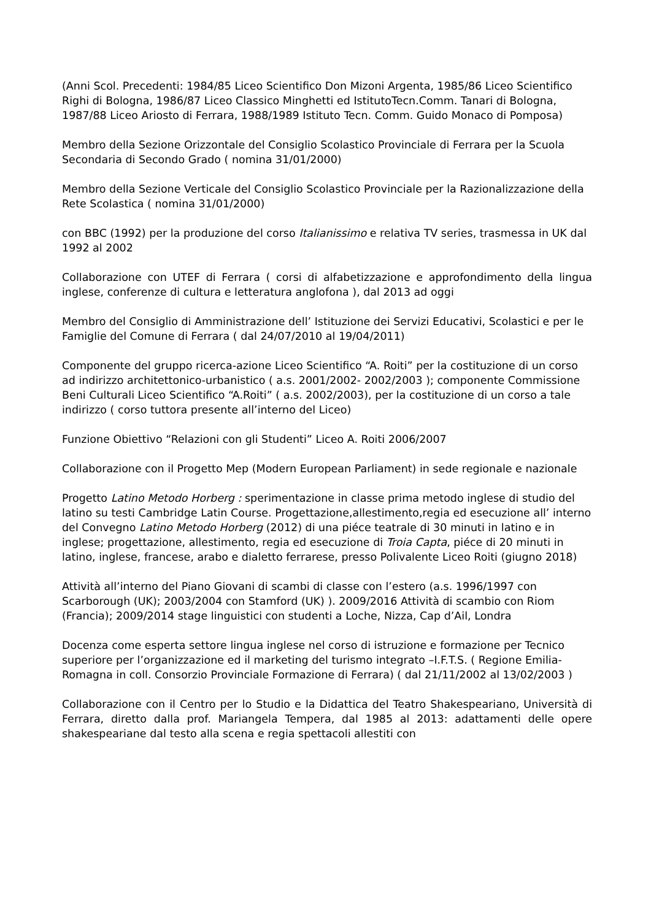(Anni Scol. Precedenti: 1984/85 Liceo Scientifico Don Mizoni Argenta, 1985/86 Liceo Scientifico Righi di Bologna, 1986/87 Liceo Classico Minghetti ed IstitutoTecn.Comm. Tanari di Bologna, 1987/88 Liceo Ariosto di Ferrara, 1988/1989 Istituto Tecn. Comm. Guido Monaco di Pomposa)
Membro della Sezione Orizzontale del Consiglio Scolastico Provinciale di Ferrara per la Scuola Secondaria di Secondo Grado ( nomina 31/01/2000)
Membro della Sezione Verticale del Consiglio Scolastico Provinciale per la Razionalizzazione della Rete Scolastica ( nomina 31/01/2000)
con BBC (1992) per la produzione del corso Italianissimo e relativa TV series, trasmessa in UK dal 1992 al 2002
Collaborazione con UTEF di Ferrara ( corsi di alfabetizzazione e approfondimento della lingua inglese, conferenze di cultura e letteratura anglofona ), dal 2013 ad oggi
Membro del Consiglio di Amministrazione dell’ Istituzione dei Servizi Educativi, Scolastici e per le Famiglie del Comune di Ferrara ( dal 24/07/2010 al 19/04/2011)
Componente del gruppo ricerca-azione Liceo Scientifico “A. Roiti” per la costituzione di un corso ad indirizzo architettonico-urbanistico ( a.s. 2001/2002- 2002/2003 ); componente Commissione Beni Culturali Liceo Scientifico “A.Roiti” ( a.s. 2002/2003), per la costituzione di un corso a tale indirizzo ( corso tuttora presente all’interno del Liceo)
Funzione Obiettivo “Relazioni con gli Studenti” Liceo A. Roiti 2006/2007
Collaborazione con il Progetto Mep (Modern European Parliament) in sede regionale e nazionale
Progetto Latino Metodo Horberg : sperimentazione in classe prima metodo inglese di studio del latino su testi Cambridge Latin Course. Progettazione,allestimento,regia ed esecuzione all’ interno del Convegno Latino Metodo Horberg (2012) di una piéce teatrale di 30 minuti in latino e in inglese; progettazione, allestimento, regia ed esecuzione di Troia Capta, piéce di 20 minuti in latino, inglese, francese, arabo e dialetto ferrarese, presso Polivalente Liceo Roiti (giugno 2018)
Attività all’interno del Piano Giovani di scambi di classe con l’estero (a.s. 1996/1997 con Scarborough (UK); 2003/2004 con Stamford (UK) ). 2009/2016 Attività di scambio con Riom (Francia); 2009/2014 stage linguistici con studenti a Loche, Nizza, Cap d’Ail, Londra
Docenza come esperta settore lingua inglese nel corso di istruzione e formazione per Tecnico superiore per l’organizzazione ed il marketing del turismo integrato –I.F.T.S. ( Regione Emilia-Romagna in coll. Consorzio Provinciale Formazione di Ferrara) ( dal 21/11/2002 al 13/02/2003 )
Collaborazione con il Centro per lo Studio e la Didattica del Teatro Shakespeariano, Università di Ferrara, diretto dalla prof. Mariangela Tempera, dal 1985 al 2013: adattamenti delle opere shakespeariane dal testo alla scena e regia spettacoli allestiti con